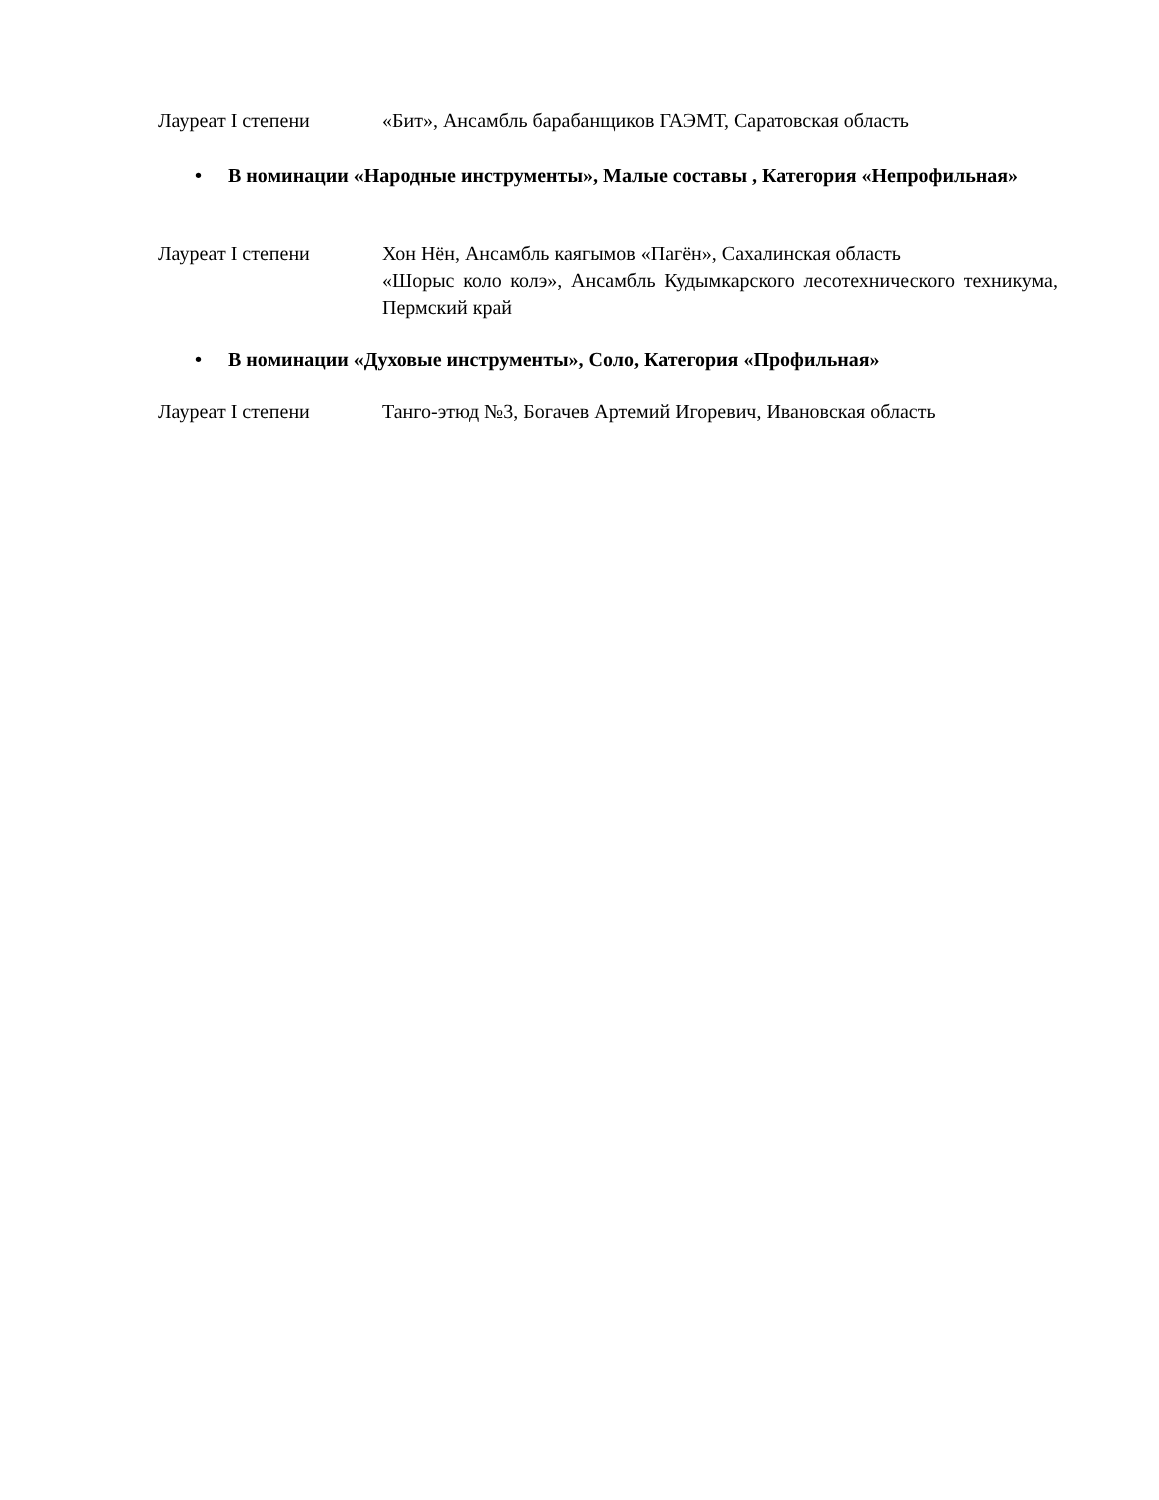Лауреат I степени «Бит», Ансамбль барабанщиков ГАЭМТ, Саратовская область
• В номинации «Народные инструменты», Малые составы , Категория «Непрофильная»
Лауреат I степени Хон Нён, Ансамбль каягымов «Пагён», Сахалинская область
«Шорыс коло колэ», Ансамбль Кудымкарского лесотехнического техникума, Пермский край
• В номинации «Духовые инструменты», Соло, Категория «Профильная»
Лауреат I степени Танго-этюд №3, Богачев Артемий Игоревич, Ивановская область